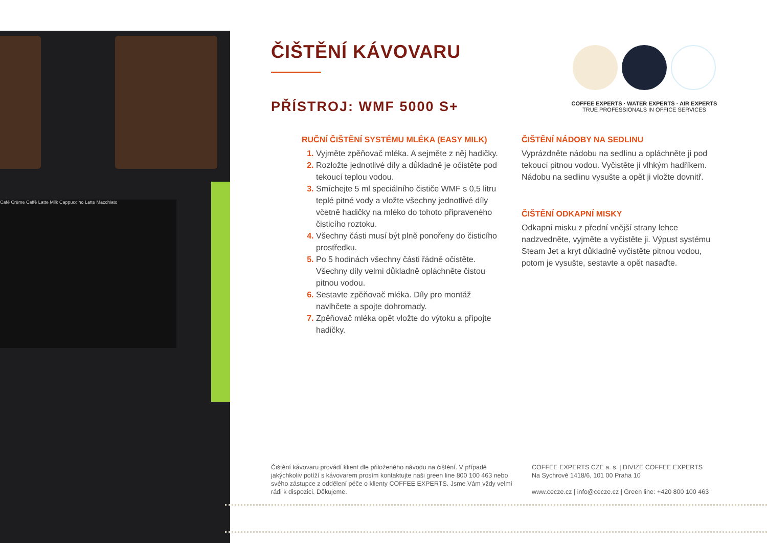Café Crème Caffè Latte Milk Cappuccino Latte Macchiato
ČIŠTĚNÍ KÁVOVARU
PŘÍSTROJ: WMF 5000 S+
RUČNÍ ČIŠTĚNÍ SYSTÉMU MLÉKA (EASY MILK)
Vyjměte zpěňovač mléka. A sejměte z něj hadičky.
Rozložte jednotlivé díly a důkladně je očistěte pod tekoucí teplou vodou.
Smíchejte 5 ml speciálního čističe WMF s 0,5 litru teplé pitné vody a vložte všechny jednotlivé díly včetně hadičky na mléko do tohoto připraveného čisticího roztoku.
Všechny části musí být plně ponořeny do čisticího prostředku.
Po 5 hodinách všechny části řádně očistěte. Všechny díly velmi důkladně opláchněte čistou pitnou vodou.
Sestavte zpěňovač mléka. Díly pro montáž navlhčete a spojte dohromady.
Zpěňovač mléka opět vložte do výtoku a připojte hadičky.
ČIŠTĚNÍ NÁDOBY NA SEDLINU
Vyprázdněte nádobu na sedlinu a opláchněte ji pod tekoucí pitnou vodou. Vyčistěte ji vlhkým hadříkem. Nádobu na sedlinu vysušte a opět ji vložte dovnitř.
ČIŠTĚNÍ ODKAPNÍ MISKY
Odkapní misku z přední vnější strany lehce nadzvedněte, vyjměte a vyčistěte ji. Výpust systému Steam Jet a kryt důkladně vyčistěte pitnou vodou, potom je vysušte, sestavte a opět nasaďte.
COFFEE EXPERTS · WATER EXPERTS · AIR EXPERTS
TRUE PROFESSIONALS IN OFFICE SERVICES
Čištění kávovaru provádí klient dle přiloženého návodu na čištění. V případě jakýchkoliv potíží s kávovarem prosím kontaktujte naši green line 800 100 463 nebo svého zástupce z oddělení péče o klienty COFFEE EXPERTS. Jsme Vám vždy velmi rádi k dispozici. Děkujeme.
COFFEE EXPERTS CZE a. s. | DIVIZE COFFEE EXPERTS
Na Sychrově 1418/6, 101 00 Praha 10
www.cecze.cz | info@cecze.cz | Green line: +420 800 100 463